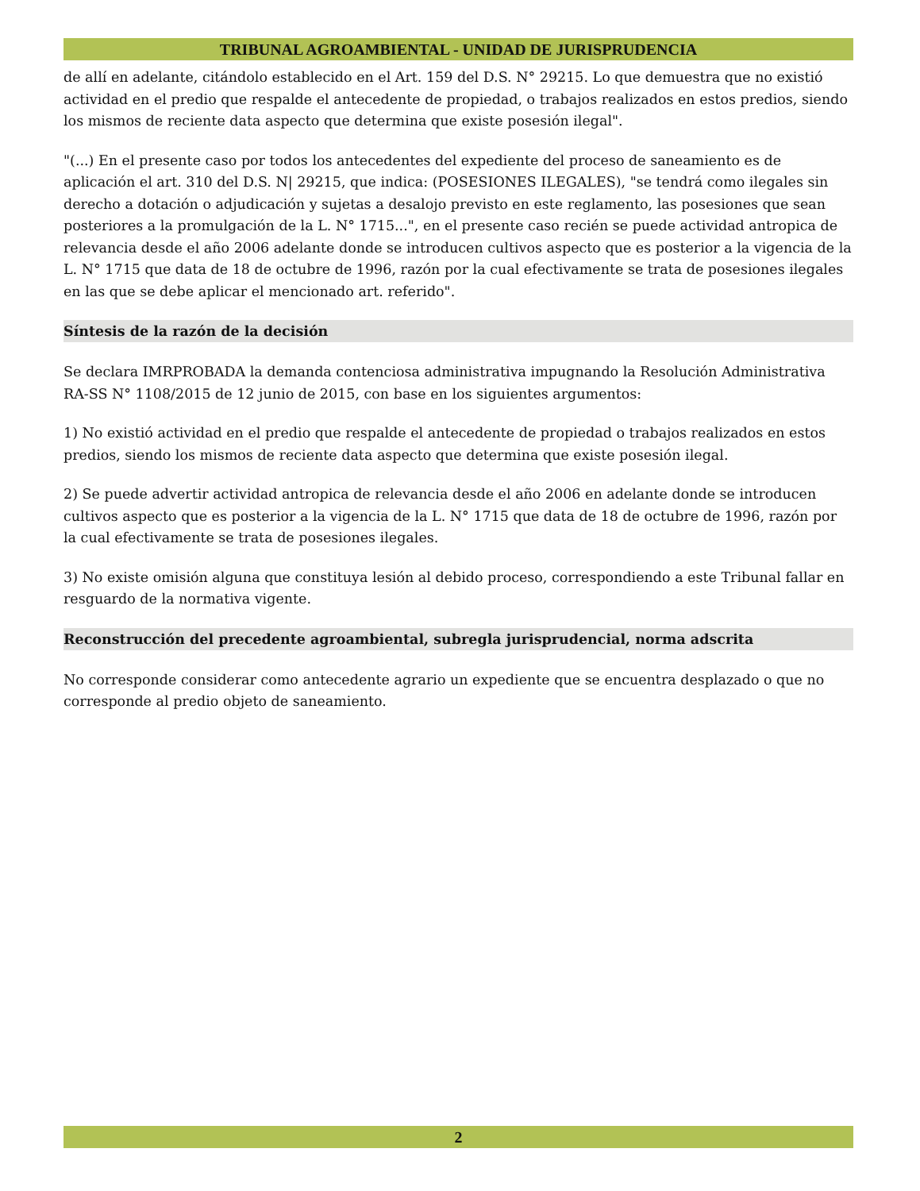TRIBUNAL AGROAMBIENTAL - UNIDAD DE JURISPRUDENCIA
de allí en adelante, citándolo establecido en el Art. 159 del D.S. N° 29215. Lo que demuestra que no existió actividad en el predio que respalde el antecedente de propiedad, o trabajos realizados en estos predios, siendo los mismos de reciente data aspecto que determina que existe posesión ilegal".
"(...) En el presente caso por todos los antecedentes del expediente del proceso de saneamiento es de aplicación el art. 310 del D.S. N| 29215, que indica: (POSESIONES ILEGALES), "se tendrá como ilegales sin derecho a dotación o adjudicación y sujetas a desalojo previsto en este reglamento, las posesiones que sean posteriores a la promulgación de la L. N° 1715...", en el presente caso recién se puede actividad antropica de relevancia desde el año 2006 adelante donde se introducen cultivos aspecto que es posterior a la vigencia de la L. N° 1715 que data de 18 de octubre de 1996, razón por la cual efectivamente se trata de posesiones ilegales en las que se debe aplicar el mencionado art. referido".
Síntesis de la razón de la decisión
Se declara IMRPROBADA la demanda contenciosa administrativa impugnando la Resolución Administrativa RA-SS N° 1108/2015 de 12 junio de 2015, con base en los siguientes argumentos:
1) No existió actividad en el predio que respalde el antecedente de propiedad o trabajos realizados en estos predios, siendo los mismos de reciente data aspecto que determina que existe posesión ilegal.
2) Se puede advertir actividad antropica de relevancia desde el año 2006 en adelante donde se introducen cultivos aspecto que es posterior a la vigencia de la L. N° 1715 que data de 18 de octubre de 1996, razón por la cual efectivamente se trata de posesiones ilegales.
3) No existe omisión alguna que constituya lesión al debido proceso, correspondiendo a este Tribunal fallar en resguardo de la normativa vigente.
Reconstrucción del precedente agroambiental, subregla jurisprudencial, norma adscrita
No corresponde considerar como antecedente agrario un expediente que se encuentra desplazado o que no corresponde al predio objeto de saneamiento.
2